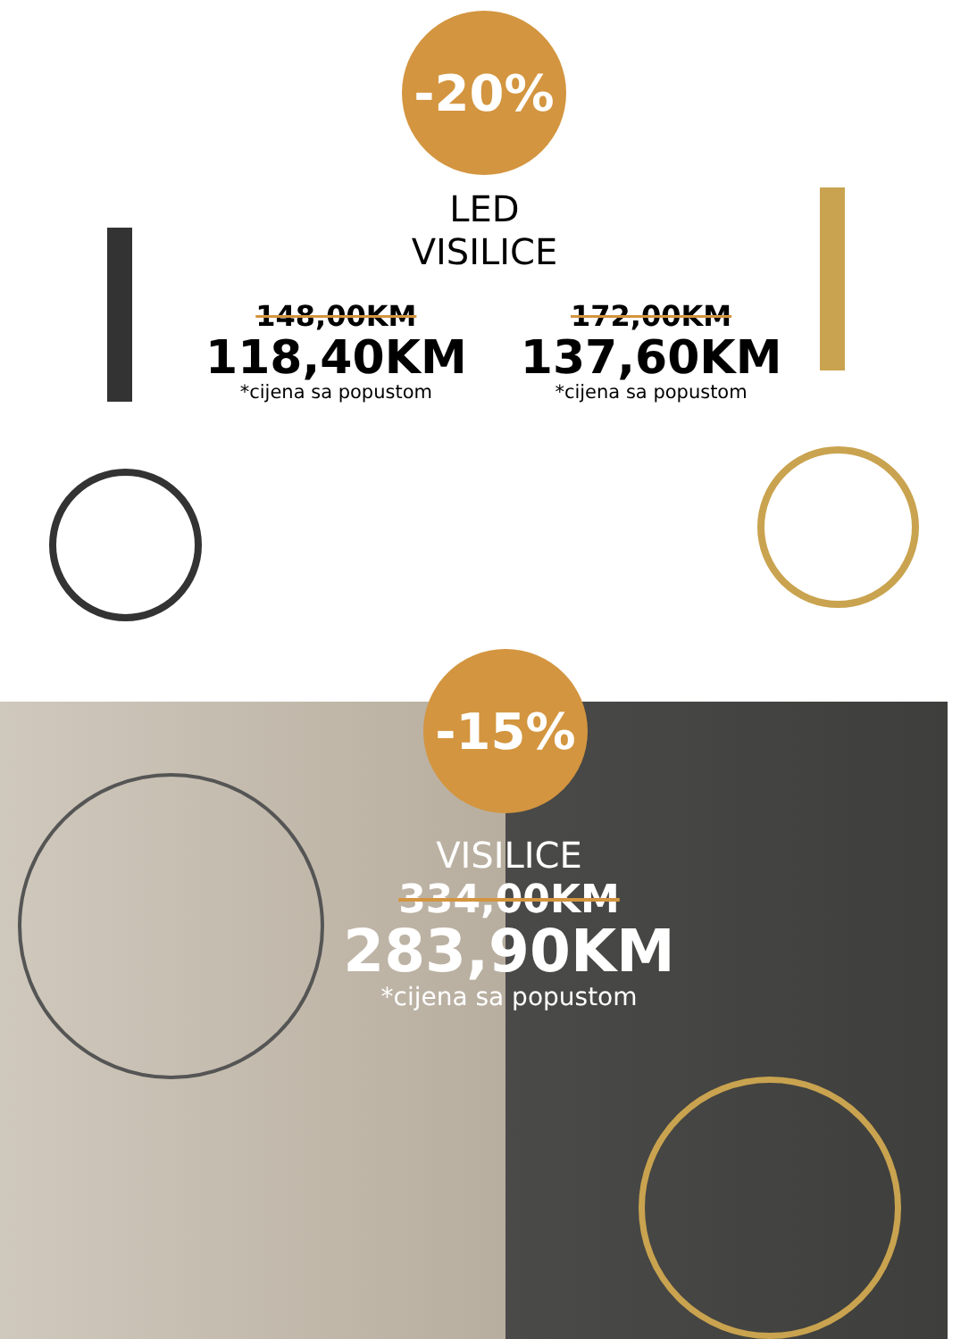-20%
LED
VISILICE
148,00KM
118,40KM
*cijena sa popustom
172,00KM
137,60KM
*cijena sa popustom
-15%
VISILICE
334,00KM
283,90KM
*cijena sa popustom